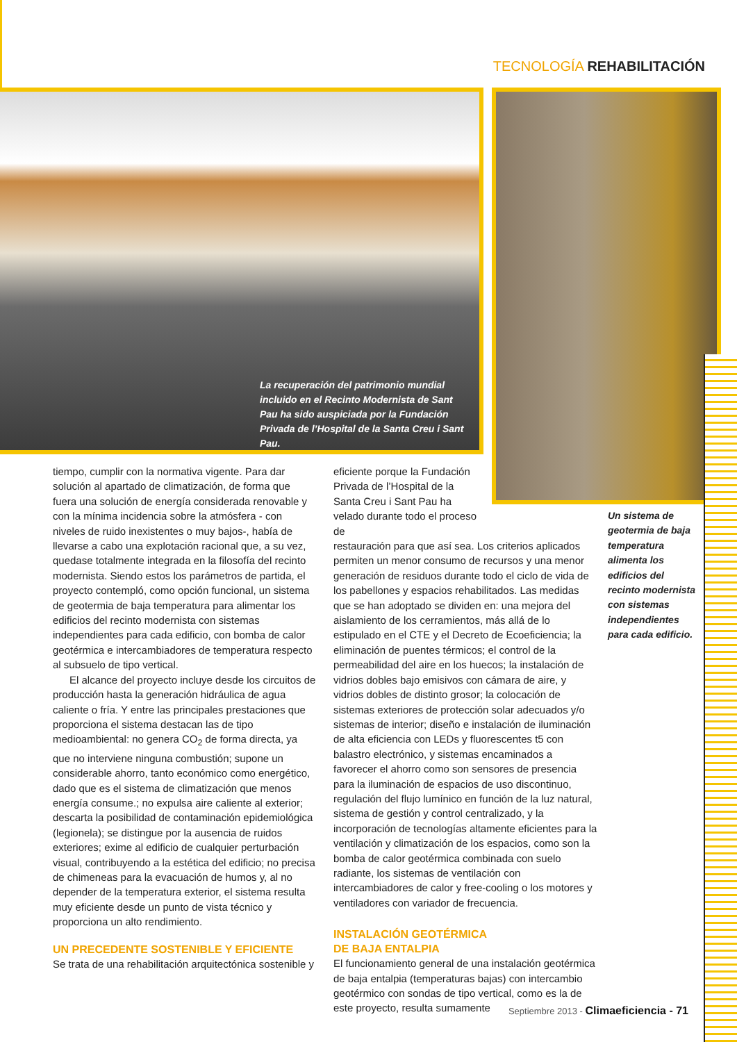TECNOLOGÍA REHABILITACIÓN
La recuperación del patrimonio mundial incluido en el Recinto Modernista de Sant Pau ha sido auspiciada por la Fundación Privada de l’Hospital de la Santa Creu i Sant Pau.
tiempo, cumplir con la normativa vigente. Para dar solución al apartado de climatización, de forma que fuera una solución de energía considerada renovable y con la mínima incidencia sobre la atmósfera - con niveles de ruido inexistentes o muy bajos-, había de llevarse a cabo una explotación racional que, a su vez, quedase totalmente integrada en la filosofía del recinto modernista. Siendo estos los parámetros de partida, el proyecto contempló, como opción funcional, un sistema de geotermia de baja temperatura para alimentar los edificios del recinto modernista con sistemas independientes para cada edificio, con bomba de calor geotérmica e intercambiadores de temperatura respecto al subsuelo de tipo vertical.
El alcance del proyecto incluye desde los circuitos de producción hasta la generación hidráulica de agua caliente o fría. Y entre las principales prestaciones que proporciona el sistema destacan las de tipo medioambiental: no genera CO<sub>2</sub> de forma directa, ya que no interviene ninguna combustión; supone un considerable ahorro, tanto económico como energético, dado que es el sistema de climatización que menos energía consume.; no expulsa aire caliente al exterior; descarta la posibilidad de contaminación epidemiológica (legionela); se distingue por la ausencia de ruidos exteriores; exime al edificio de cualquier perturbación visual, contribuyendo a la estética del edificio; no precisa de chimeneas para la evacuación de humos y, al no depender de la temperatura exterior, el sistema resulta muy eficiente desde un punto de vista técnico y proporciona un alto rendimiento.
UN PRECEDENTE SOSTENIBLE Y EFICIENTE
Se trata de una rehabilitación arquitectónica sostenible y
eficiente porque la Fundación Privada de l’Hospital de la Santa Creu i Sant Pau ha velado durante todo el proceso de
restauración para que así sea. Los criterios aplicados permiten un menor consumo de recursos y una menor generación de residuos durante todo el ciclo de vida de los pabellones y espacios rehabilitados. Las medidas que se han adoptado se dividen en: una mejora del aislamiento de los cerramientos, más allá de lo estipulado en el CTE y el Decreto de Ecoeficiencia; la eliminación de puentes térmicos; el control de la permeabilidad del aire en los huecos; la instalación de vidrios dobles bajo emisivos con cámara de aire, y vidrios dobles de distinto grosor; la colocación de sistemas exteriores de protección solar adecuados y/o sistemas de interior; diseño e instalación de iluminación de alta eficiencia con LEDs y fluorescentes t5 con balastro electrónico, y sistemas encaminados a favorecer el ahorro como son sensores de presencia para la iluminación de espacios de uso discontinuo, regulación del flujo lumínico en función de la luz natural, sistema de gestión y control centralizado, y la incorporación de tecnologías altamente eficientes para la ventilación y climatización de los espacios, como son la bomba de calor geotérmica combinada con suelo radiante, los sistemas de ventilación con intercambiadores de calor y free-cooling o los motores y ventiladores con variador de frecuencia.
INSTALACIÓN GEOTÉRMICA
DE BAJA ENTALPIA
El funcionamiento general de una instalación geotérmica de baja entalpia (temperaturas bajas) con intercambio geotérmico con sondas de tipo vertical, como es la de este proyecto, resulta sumamente
Un sistema de geotermia de baja temperatura alimenta los edificios del recinto modernista con sistemas independientes para cada edificio.
Septiembre 2013 - Climaeficiencia - 71